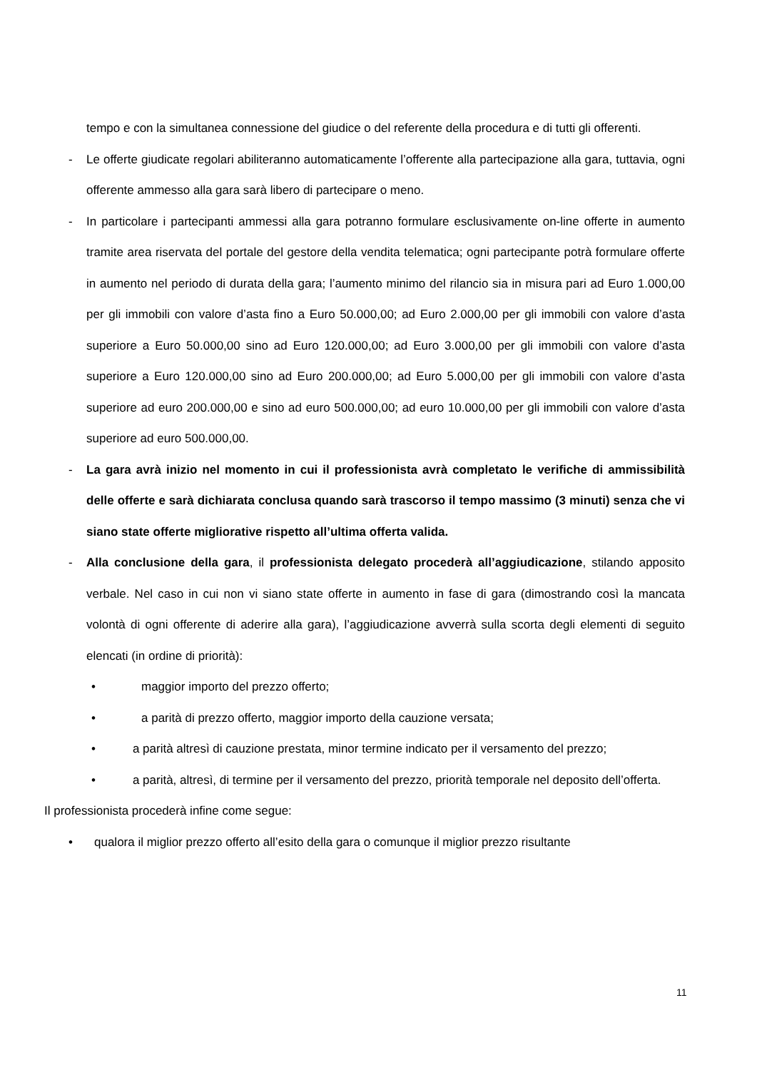tempo e con la simultanea connessione del giudice o del referente della procedura e di tutti gli offerenti.
- Le offerte giudicate regolari abiliteranno automaticamente l’offerente alla partecipazione alla gara, tuttavia, ogni offerente ammesso alla gara sarà libero di partecipare o meno.
- In particolare i partecipanti ammessi alla gara potranno formulare esclusivamente on-line offerte in aumento tramite area riservata del portale del gestore della vendita telematica; ogni partecipante potrà formulare offerte in aumento nel periodo di durata della gara; l’aumento minimo del rilancio sia in misura pari ad Euro 1.000,00 per gli immobili con valore d’asta fino a Euro 50.000,00; ad Euro 2.000,00 per gli immobili con valore d’asta superiore a Euro 50.000,00 sino ad Euro 120.000,00; ad Euro 3.000,00 per gli immobili con valore d’asta superiore a Euro 120.000,00 sino ad Euro 200.000,00; ad Euro 5.000,00 per gli immobili con valore d’asta superiore ad euro 200.000,00 e sino ad euro 500.000,00; ad euro 10.000,00 per gli immobili con valore d’asta superiore ad euro 500.000,00.
- La gara avrà inizio nel momento in cui il professionista avrà completato le verifiche di ammissibilità delle offerte e sarà dichiarata conclusa quando sarà trascorso il tempo massimo (3 minuti) senza che vi siano state offerte migliorative rispetto all’ultima offerta valida.
- Alla conclusione della gara, il professionista delegato procederà all’aggiudicazione, stilando apposito verbale. Nel caso in cui non vi siano state offerte in aumento in fase di gara (dimostrando così la mancata volontà di ogni offerente di aderire alla gara), l’aggiudicazione avverrà sulla scorta degli elementi di seguito elencati (in ordine di priorità):
• maggior importo del prezzo offerto;
• a parità di prezzo offerto, maggior importo della cauzione versata;
• a parità altresì di cauzione prestata, minor termine indicato per il versamento del prezzo;
• a parità, altresì, di termine per il versamento del prezzo, priorità temporale nel deposito dell’offerta.
Il professionista procederà infine come segue:
• qualora il miglior prezzo offerto all’esito della gara o comunque il miglior prezzo risultante
11